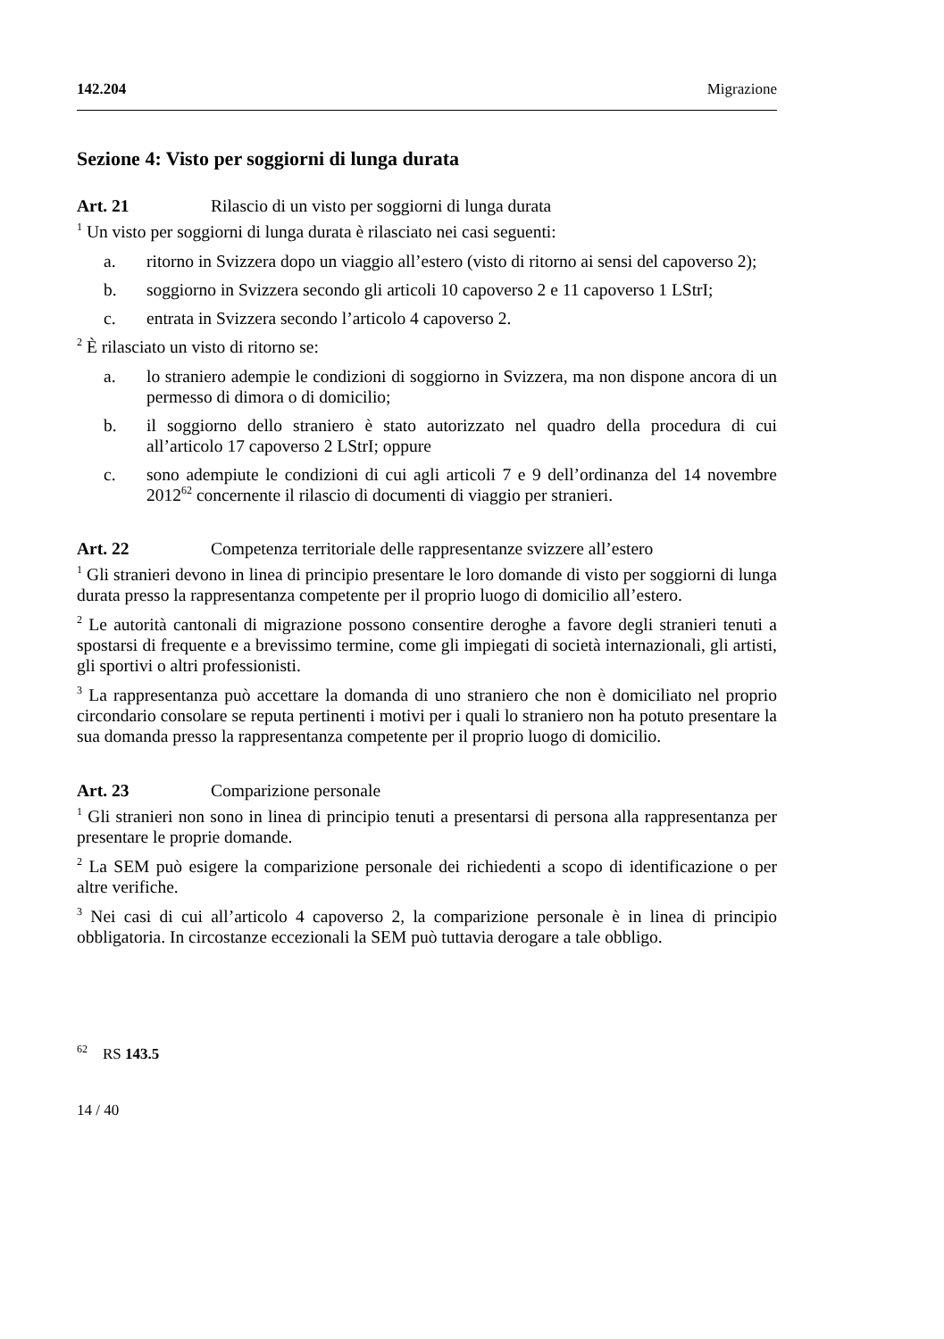142.204 Migrazione
Sezione 4: Visto per soggiorni di lunga durata
Art. 21 Rilascio di un visto per soggiorni di lunga durata
<sup>1</sup> Un visto per soggiorni di lunga durata è rilasciato nei casi seguenti:
a. ritorno in Svizzera dopo un viaggio all’estero (visto di ritorno ai sensi del capoverso 2);
b. soggiorno in Svizzera secondo gli articoli 10 capoverso 2 e 11 capoverso 1 LStrI;
c. entrata in Svizzera secondo l’articolo 4 capoverso 2.
<sup>2</sup> È rilasciato un visto di ritorno se:
a. lo straniero adempie le condizioni di soggiorno in Svizzera, ma non dispone ancora di un permesso di dimora o di domicilio;
b. il soggiorno dello straniero è stato autorizzato nel quadro della procedura di cui all’articolo 17 capoverso 2 LStrI; oppure
c. sono adempiute le condizioni di cui agli articoli 7 e 9 dell’ordinanza del 14 novembre 2012<sup>62</sup> concernente il rilascio di documenti di viaggio per stranieri.
Art. 22 Competenza territoriale delle rappresentanze svizzere all’estero
<sup>1</sup> Gli stranieri devono in linea di principio presentare le loro domande di visto per soggiorni di lunga durata presso la rappresentanza competente per il proprio luogo di domicilio all’estero.
<sup>2</sup> Le autorità cantonali di migrazione possono consentire deroghe a favore degli stranieri tenuti a spostarsi di frequente e a brevissimo termine, come gli impiegati di società internazionali, gli artisti, gli sportivi o altri professionisti.
<sup>3</sup> La rappresentanza può accettare la domanda di uno straniero che non è domiciliato nel proprio circondario consolare se reputa pertinenti i motivi per i quali lo straniero non ha potuto presentare la sua domanda presso la rappresentanza competente per il proprio luogo di domicilio.
Art. 23 Comparizione personale
<sup>1</sup> Gli stranieri non sono in linea di principio tenuti a presentarsi di persona alla rappresentanza per presentare le proprie domande.
<sup>2</sup> La SEM può esigere la comparizione personale dei richiedenti a scopo di identificazione o per altre verifiche.
<sup>3</sup> Nei casi di cui all’articolo 4 capoverso 2, la comparizione personale è in linea di principio obbligatoria. In circostanze eccezionali la SEM può tuttavia derogare a tale obbligo.
<sup>62</sup> RS 143.5
14 / 40